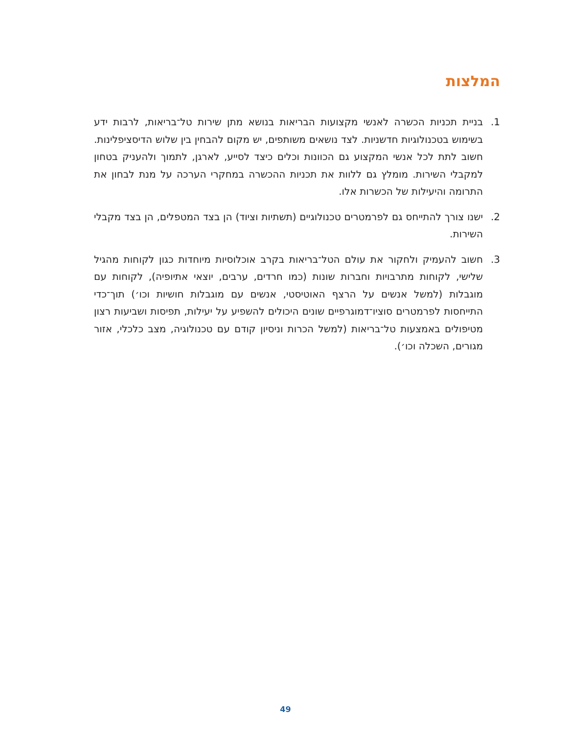המלצות
1. בניית תכניות הכשרה לאנשי מקצועות הבריאות בנושא מתן שירות טל־בריאות, לרבות ידע בשימוש בטכנולוגיות חדשניות. לצד נושאים משותפים, יש מקום להבחין בין שלוש הדיסציפלינות. חשוב לתת לכל אנשי המקצוע גם הכוונות וכלים כיצד לסייע, לארגן, לתמוך ולהעניק בטחון למקבלי השירות. מומלץ גם ללוות את תכניות ההכשרה במחקרי הערכה על מנת לבחון את התרומה והיעילות של הכשרות אלו.
2. ישנו צורך להתייחס גם לפרמטרים טכנולוגיים (תשתיות וציוד) הן בצד המטפלים, הן בצד מקבלי השירות.
3. חשוב להעמיק ולחקור את עולם הטל־בריאות בקרב אוכלוסיות מיוחדות כגון לקוחות מהגיל שלישי, לקוחות מתרבויות וחברות שונות (כמו חרדים, ערבים, יוצאי אתיופיה), לקוחות עם מוגבלות (למשל אנשים על הרצף האוטיסטי, אנשים עם מוגבלות חושיות וכו׳) תוך־כדי התייחסות לפרמטרים סוציו־דמוגרפיים שונים היכולים להשפיע על יעילות, תפיסות ושביעות רצון מטיפולים באמצעות טל־בריאות (למשל הכרות וניסיון קודם עם טכנולוגיה, מצב כלכלי, אזור מגורים, השכלה וכו׳).
49